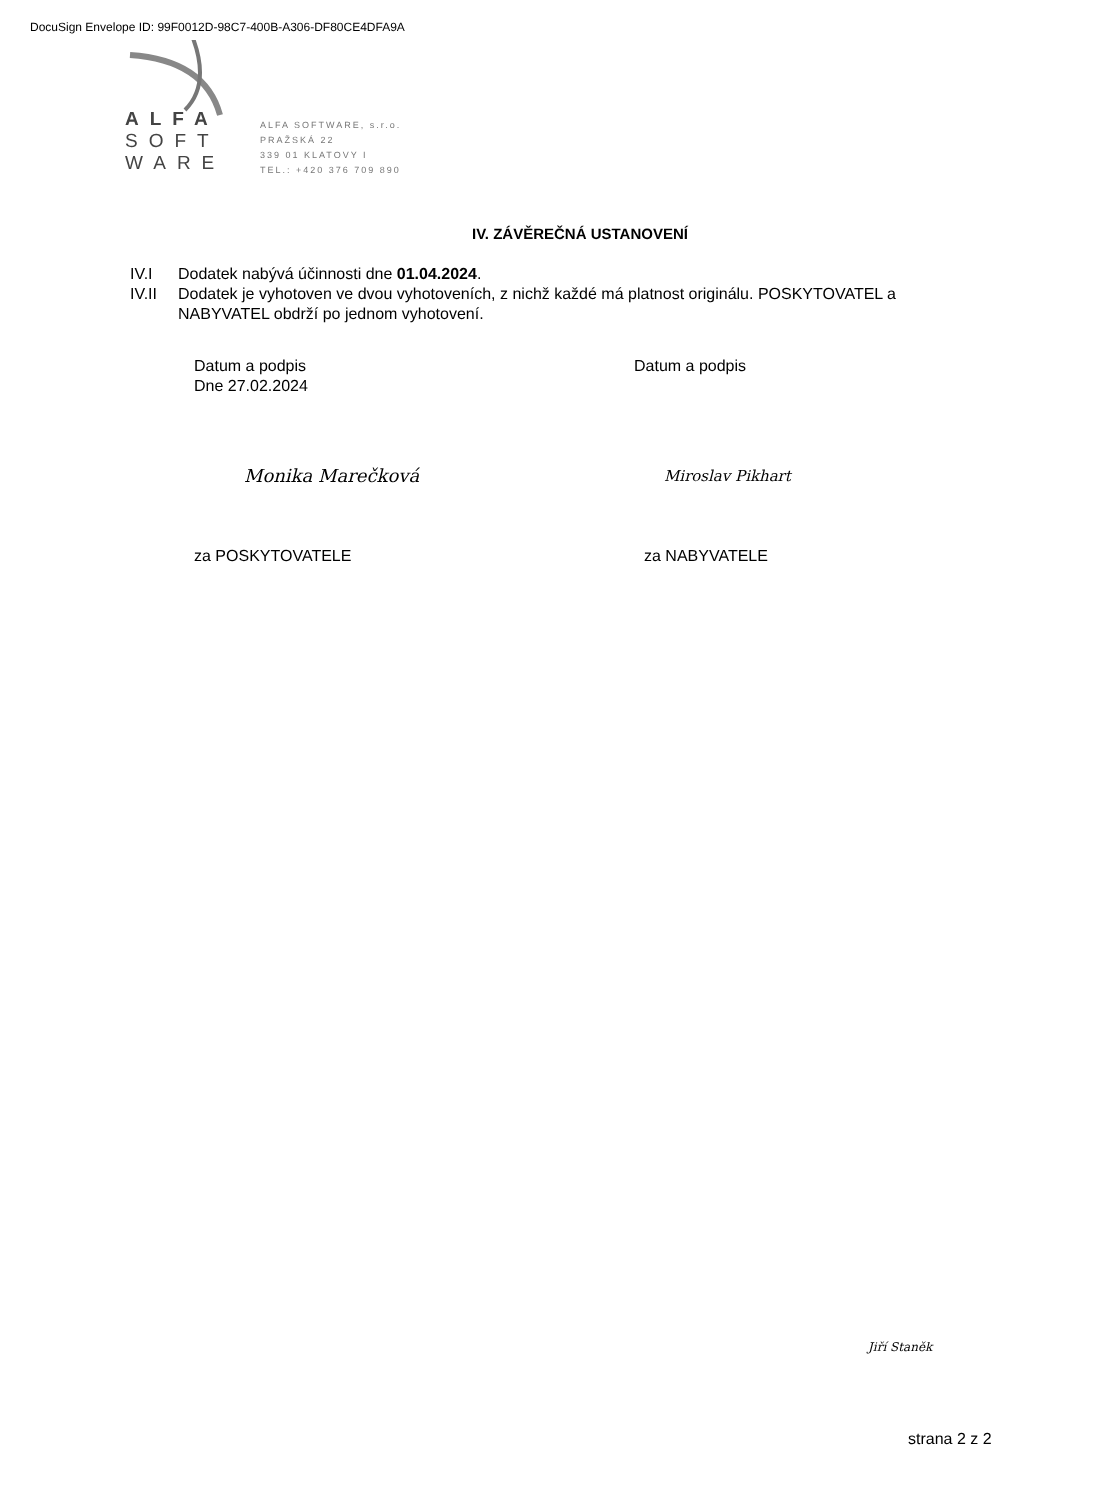DocuSign Envelope ID: 99F0012D-98C7-400B-A306-DF80CE4DFA9A
ALFA
SOFT
WARE
ALFA SOFTWARE, s.r.o.
PRAŽSKÁ 22
339 01 KLATOVY I
TEL.: +420 376 709 890
IV. ZÁVĚREČNÁ USTANOVENÍ
IV.I Dodatek nabývá účinnosti dne 01.04.2024.
IV.II Dodatek je vyhotoven ve dvou vyhotoveních, z nichž každé má platnost originálu. POSKYTOVATEL a NABYVATEL obdrží po jednom vyhotovení.
Datum a podpis
Dne 27.02.2024
Monika Marečková
za POSKYTOVATELE
Datum a podpis
Miroslav Pikhart
za NABYVATELE
Jiří Staněk
strana 2 z 2